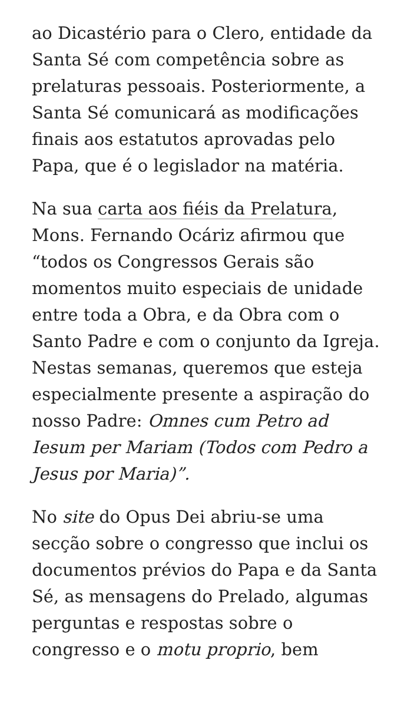ao Dicastério para o Clero, entidade da Santa Sé com competência sobre as prelaturas pessoais. Posteriormente, a Santa Sé comunicará as modificações finais aos estatutos aprovadas pelo Papa, que é o legislador na matéria.
Na sua carta aos fiéis da Prelatura, Mons. Fernando Ocáriz afirmou que “todos os Congressos Gerais são momentos muito especiais de unidade entre toda a Obra, e da Obra com o Santo Padre e com o conjunto da Igreja. Nestas semanas, queremos que esteja especialmente presente a aspiração do nosso Padre: Omnes cum Petro ad Iesum per Mariam (Todos com Pedro a Jesus por Maria)”.
No site do Opus Dei abriu-se uma secção sobre o congresso que inclui os documentos prévios do Papa e da Santa Sé, as mensagens do Prelado, algumas perguntas e respostas sobre o congresso e o motu proprio, bem